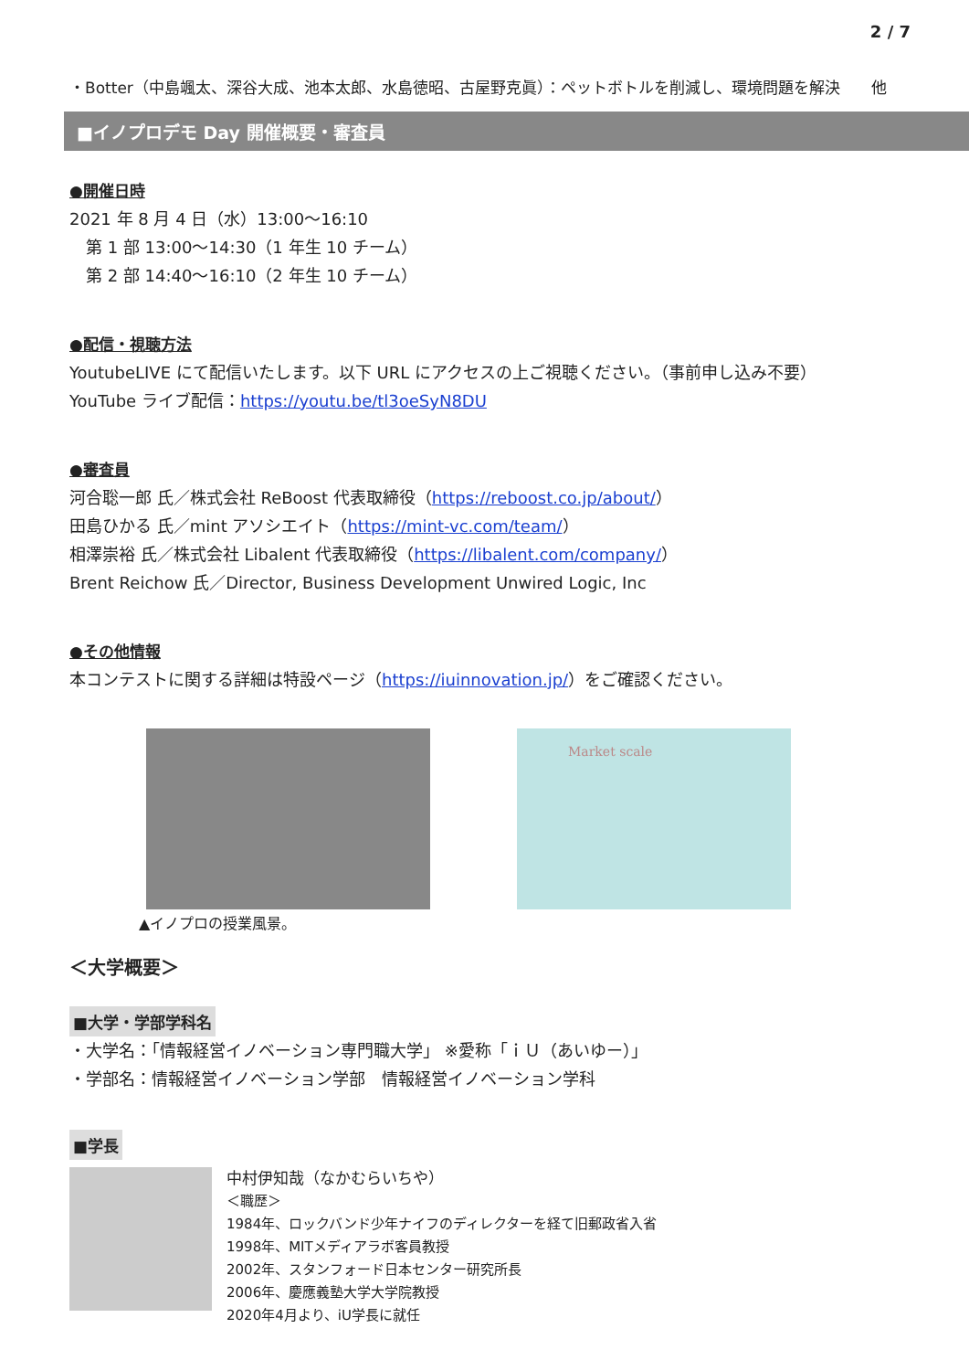2 / 7
・Botter（中島颯太、深谷大成、池本太郎、水島徳昭、古屋野克眞）：ペットボトルを削減し、環境問題を解決　　他
■イノプロデモ Day 開催概要・審査員
●開催日時
2021 年 8 月 4 日（水）13:00～16:10
　第 1 部 13:00～14:30（1 年生 10 チーム）
　第 2 部 14:40～16:10（2 年生 10 チーム）
●配信・視聴方法
YoutubeLIVE にて配信いたします。以下 URL にアクセスの上ご視聴ください。（事前申し込み不要）
YouTube ライブ配信：https://youtu.be/tl3oeSyN8DU
●審査員
河合聡一郎 氏／株式会社 ReBoost 代表取締役（https://reboost.co.jp/about/）
田島ひかる 氏／mint アソシエイト（https://mint-vc.com/team/）
相澤崇裕 氏／株式会社 Libalent 代表取締役（https://libalent.com/company/）
Brent Reichow 氏／Director, Business Development Unwired Logic, Inc
●その他情報
本コンテストに関する詳細は特設ページ（https://iuinnovation.jp/）をご確認ください。
Market scale
▲イノプロの授業風景。
＜大学概要＞
■大学・学部学科名
・大学名：「情報経営イノベーション専門職大学」 ※愛称「ｉＵ（あいゆー）」
・学部名：情報経営イノベーション学部　情報経営イノベーション学科
■学長
中村伊知哉（なかむらいちや）
＜職歴＞
1984年、ロックバンド少年ナイフのディレクターを経て旧郵政省入省
1998年、MITメディアラボ客員教授
2002年、スタンフォード日本センター研究所長
2006年、慶應義塾大学大学院教授
2020年4月より、iU学長に就任